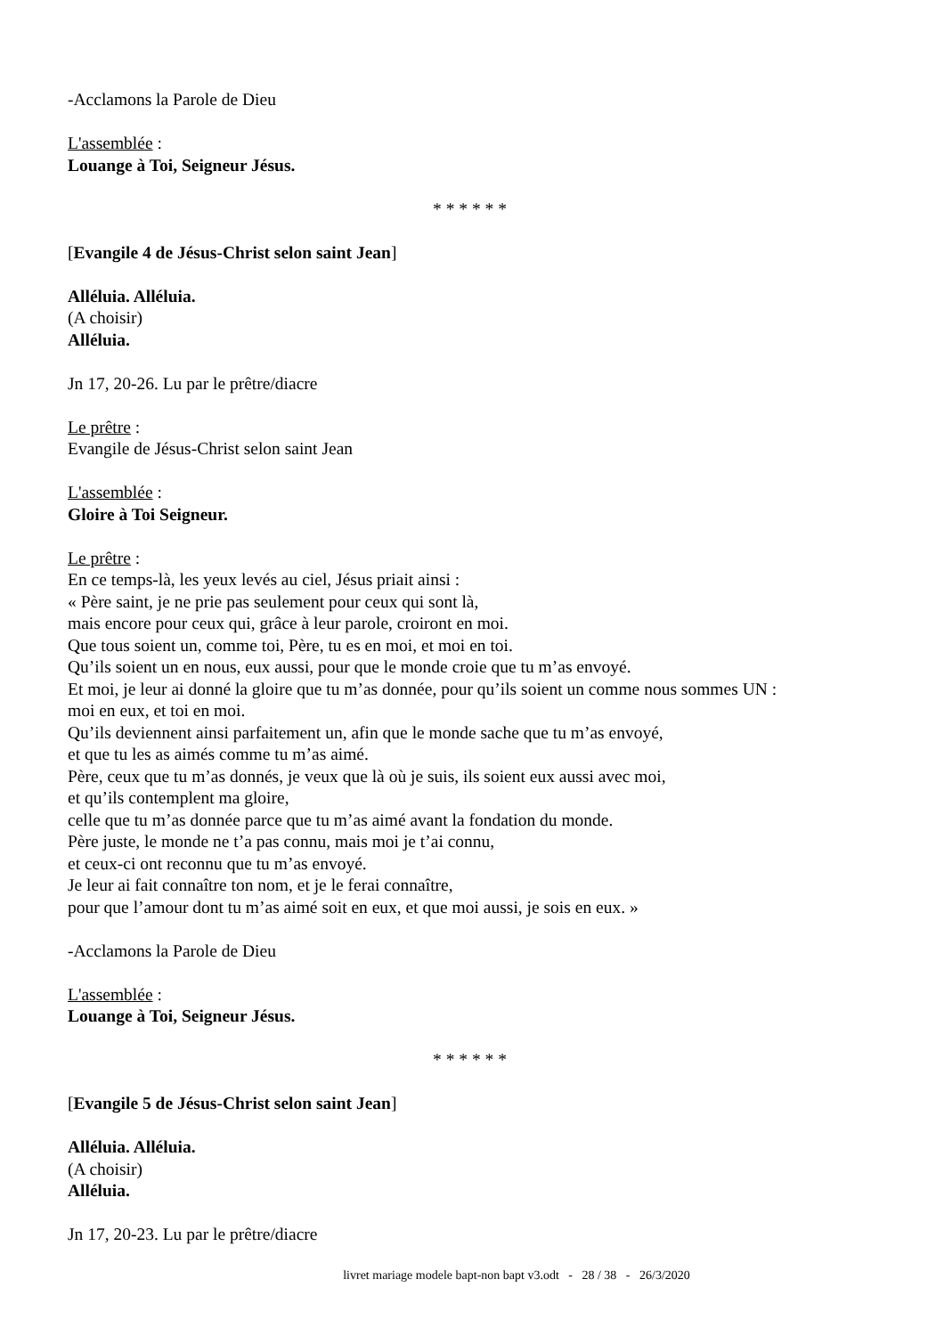-Acclamons la Parole de Dieu
L'assemblée :
Louange à Toi, Seigneur Jésus.
* * * * * *
[Evangile 4 de Jésus-Christ selon saint Jean]
Alléluia. Alléluia.
(A choisir)
Alléluia.
Jn 17, 20-26. Lu par le prêtre/diacre
Le prêtre :
Evangile de Jésus-Christ selon saint Jean
L'assemblée :
Gloire à Toi Seigneur.
Le prêtre :
En ce temps-là, les yeux levés au ciel, Jésus priait ainsi :
« Père saint, je ne prie pas seulement pour ceux qui sont là,
mais encore pour ceux qui, grâce à leur parole, croiront en moi.
Que tous soient un, comme toi, Père, tu es en moi, et moi en toi.
Qu’ils soient un en nous, eux aussi, pour que le monde croie que tu m’as envoyé.
Et moi, je leur ai donné la gloire que tu m’as donnée, pour qu’ils soient un comme nous sommes UN :
moi en eux, et toi en moi.
Qu’ils deviennent ainsi parfaitement un, afin que le monde sache que tu m’as envoyé,
et que tu les as aimés comme tu m’as aimé.
Père, ceux que tu m’as donnés, je veux que là où je suis, ils soient eux aussi avec moi,
et qu’ils contemplent ma gloire,
celle que tu m’as donnée parce que tu m’as aimé avant la fondation du monde.
Père juste, le monde ne t’a pas connu, mais moi je t’ai connu,
et ceux-ci ont reconnu que tu m’as envoyé.
Je leur ai fait connaître ton nom, et je le ferai connaître,
pour que l’amour dont tu m’as aimé soit en eux, et que moi aussi, je sois en eux. »
-Acclamons la Parole de Dieu
L'assemblée :
Louange à Toi, Seigneur Jésus.
* * * * * *
[Evangile 5 de Jésus-Christ selon saint Jean]
Alléluia. Alléluia.
(A choisir)
Alléluia.
Jn 17, 20-23. Lu par le prêtre/diacre
livret mariage modele bapt-non bapt v3.odt - 28 / 38 - 26/3/2020